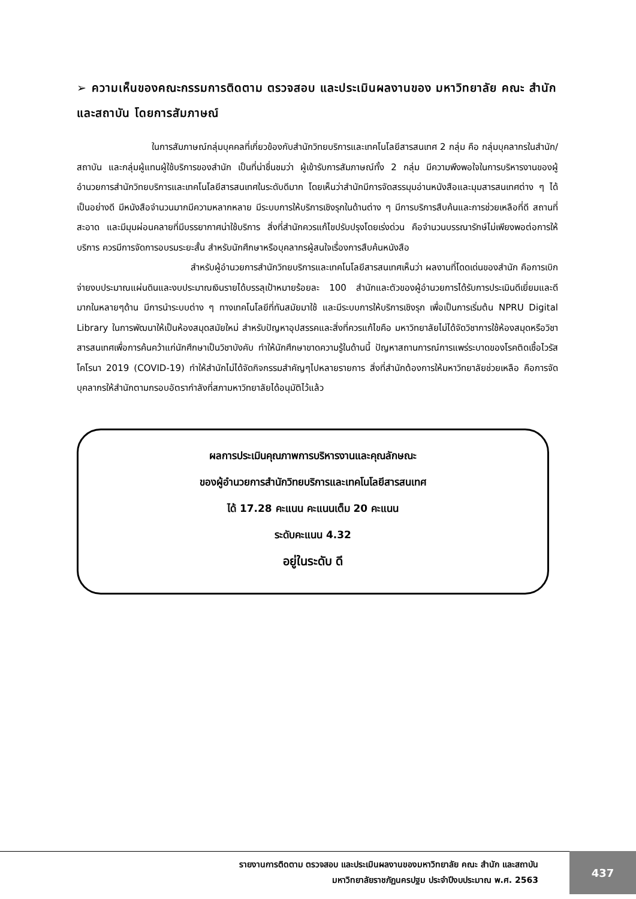➢ ความเห็นของคณะกรรมการติดตาม ตรวจสอบ และประเมินผลงานของ มหาวิทยาลัย คณะ สำนัก และสถาบัน โดยการสัมภาษณ์
ในการสัมภาษณ์กลุ่มบุคคลที่เกี่ยวข้องกับสำนักวิทยบริการและเทคโนโลยีสารสนเทศ 2 กลุ่ม คือ กลุ่มบุคลากรในสำนัก/สถาบัน และกลุ่มผู้แทนผู้ใช้บริการของสำนัก เป็นที่น่าชื่นชมว่า ผู้เข้ารับการสัมภาษณ์ทั้ง 2 กลุ่ม มีความพึงพอใจในการบริหารงานของผู้อำนวยการสำนักวิทยบริการและเทคโนโลยีสารสนเทศในระดับดีมาก โดยเห็นว่าสำนักมีการจัดสรรมุมอ่านหนังสือและมุมสารสนเทศต่าง ๆ ได้เป็นอย่างดี มีหนังสือจำนวนมากมีความหลากหลาย มีระบบการให้บริการเชิงรุกในด้านต่าง ๆ มีการบริการสืบค้นและการช่วยเหลือที่ดี สถานที่สะอาด และมีมุมผ่อนคลายที่มีบรรยากาศน่าใช้บริการ สิ่งที่สำนักควรแก้ไขปรับปรุงโดยเร่งด่วน คือจำนวนบรรณารักษ์ไม่เพียงพอต่อการให้บริการ ควรมีการจัดการอบรมระยะสั้น สำหรับนักศึกษาหรือบุคลากรผู้สนใจเรื่องการสืบค้นหนังสือ
สำหรับผู้อำนวยการสำนักวิทยบริการและเทคโนโลยีสารสนเทศเห็นว่า ผลงานที่โดดเด่นของสำนัก คือการเบิกจ่ายงบประมาณแผ่นดินและงบประมาณเงินรายได้บรรลุเป้าหมายร้อยละ 100 สำนักและตัวของผู้อำนวยการได้รับการประเมินดีเยี่ยมและดีมากในหลายๆด้าน มีการนำระบบต่าง ๆ ทางเทคโนโลยีที่ทันสมัยมาใช้ และมีระบบการให้บริการเชิงรุก เพื่อเป็นการเริ่มต้น NPRU Digital Library ในการพัฒนาให้เป็นห้องสมุดสมัยใหม่ สำหรับปัญหาอุปสรรคและสิ่งที่ควรแก้ไขคือ มหาวิทยาลัยไม่ได้จัดวิชาการใช้ห้องสมุดหรือวิชาสารสนเทศเพื่อการค้นคว้าแก่นักศึกษาเป็นวิชาบังคับ ทำให้นักศึกษาขาดความรู้ในด้านนี้ ปัญหาสถานการณ์การแพร่ระบาดของโรคติดเชื้อไวรัสโคโรนา 2019 (COVID-19) ทำให้สำนักไม่ได้จัดกิจกรรมสำคัญๆไปหลายรายการ สิ่งที่สำนักต้องการให้มหาวิทยาลัยช่วยเหลือ คือการจัดบุคลากรให้สำนักตามกรอบอัตรากำลังที่สภามหาวิทยาลัยได้อนุมัติไว้แล้ว
ผลการประเมินคุณภาพการบริหารงานและคุณลักษณะ
ของผู้อำนวยการสำนักวิทยบริการและเทคโนโลยีสารสนเทศ
ได้ 17.28 คะแนน คะแนนเต็ม 20 คะแนน
ระดับคะแนน 4.32
อยู่ในระดับ ดี
รายงานการติดตาม ตรวจสอบ และประเมินผลงานของมหาวิทยาลัย คณะ สำนัก และสถาบัน
มหาวิทยาลัยราชภัฏนครปฐม ประจำปีงบประมาณ พ.ศ. 2563
437